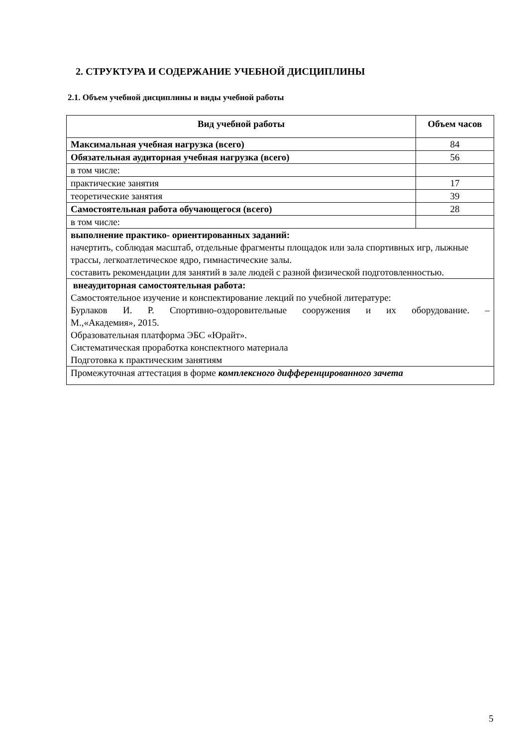2. СТРУКТУРА И СОДЕРЖАНИЕ УЧЕБНОЙ ДИСЦИПЛИНЫ
2.1. Объем учебной дисциплины и виды учебной работы
| Вид учебной работы | Объем часов |
| --- | --- |
| Максимальная учебная нагрузка (всего) | 84 |
| Обязательная аудиторная учебная нагрузка (всего) | 56 |
| в том числе: | |
| практические занятия | 17 |
| теоретические занятия | 39 |
| Самостоятельная работа обучающегося (всего) | 28 |
| в том числе: | |
| выполнение практико- ориентированных заданий: начертить, соблюдая масштаб, отдельные фрагменты площадок или зала спортивных игр, лыжные трассы, легкоатлетическое ядро, гимнастические залы. составить рекомендации для занятий в зале людей с разной физической подготовленностью. | |
| внеаудиторная самостоятельная работа: Самостоятельное изучение и конспектирование лекций по учебной литературе: Бурлаков И. Р. Спортивно-оздоровительные сооружения и их оборудование. – М.,«Академия», 2015. Образовательная платформа ЭБС «Юрайт». Систематическая проработка конспектного материала Подготовка к практическим занятиям | |
| Промежуточная аттестация в форме комплексного дифференцированного зачета | |
5